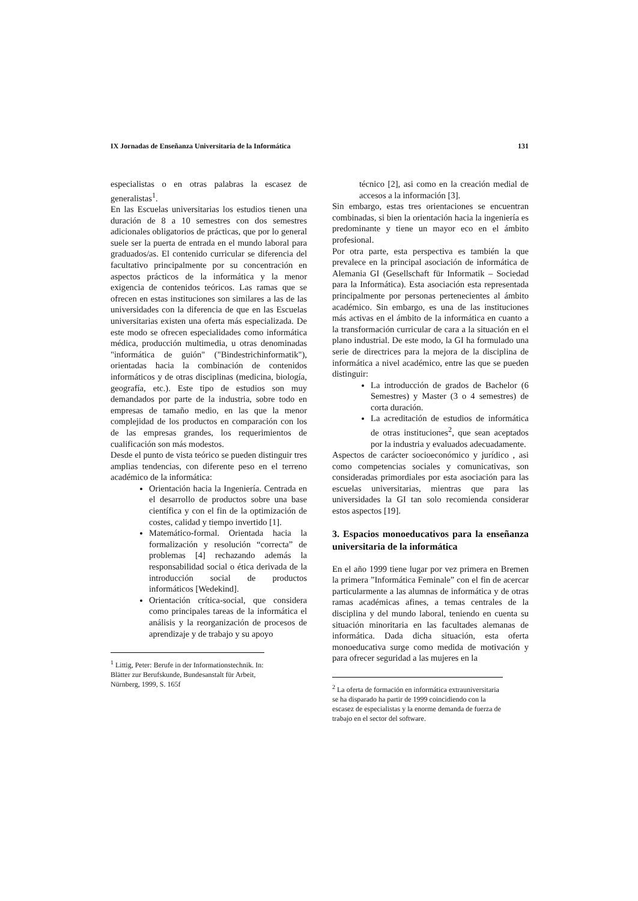IX Jornadas de Enseñanza Universitaria de la Informática 131
especialistas o en otras palabras la escasez de generalistas<sup>1</sup>.
En las Escuelas universitarias los estudios tienen una duración de 8 a 10 semestres con dos semestres adicionales obligatorios de prácticas, que por lo general suele ser la puerta de entrada en el mundo laboral para graduados/as. El contenido curricular se diferencia del facultativo principalmente por su concentración en aspectos prácticos de la informática y la menor exigencia de contenidos teóricos. Las ramas que se ofrecen en estas instituciones son similares a las de las universidades con la diferencia de que en las Escuelas universitarias existen una oferta más especializada. De este modo se ofrecen especialidades como informática médica, producción multimedia, u otras denominadas "informática de guión" ("Bindestrichinformatik"), orientadas hacia la combinación de contenidos informáticos y de otras disciplinas (medicina, biología, geografía, etc.). Este tipo de estudios son muy demandados por parte de la industria, sobre todo en empresas de tamaño medio, en las que la menor complejidad de los productos en comparación con los de las empresas grandes, los requerimientos de cualificación son más modestos.
Desde el punto de vista teórico se pueden distinguir tres amplias tendencias, con diferente peso en el terreno académico de la informática:
Orientación hacia la Ingeniería. Centrada en el desarrollo de productos sobre una base científica y con el fin de la optimización de costes, calidad y tiempo invertido [1].
Matemático-formal. Orientada hacia la formalización y resolución “correcta” de problemas [4] rechazando además la responsabilidad social o ética derivada de la introducción social de productos informáticos [Wedekind].
Orientación crítica-social, que considera como principales tareas de la informática el análisis y la reorganización de procesos de aprendizaje y de trabajo y su apoyo
<sup>1</sup> Littig, Peter: Berufe in der Informationstechnik. In: Blätter zur Berufskunde, Bundesanstalt für Arbeit, Nürnberg, 1999, S. 165f
técnico [2], asi como en la creación medial de accesos a la información [3].
Sin embargo, estas tres orientaciones se encuentran combinadas, si bien la orientación hacia la ingeniería es predominante y tiene un mayor eco en el ámbito profesional.
Por otra parte, esta perspectiva es también la que prevalece en la principal asociación de informática de Alemania GI (Gesellschaft für Informatik – Sociedad para la Informática). Esta asociación esta representada principalmente por personas pertenecientes al ámbito académico. Sin embargo, es una de las instituciones más activas en el ámbito de la informática en cuanto a la transformación curricular de cara a la situación en el plano industrial. De este modo, la GI ha formulado una serie de directrices para la mejora de la disciplina de informática a nivel académico, entre las que se pueden distinguir:
La introducción de grados de Bachelor (6 Semestres) y Master (3 o 4 semestres) de corta duración.
La acreditación de estudios de informática de otras instituciones<sup>2</sup>, que sean aceptados por la industria y evaluados adecuadamente.
Aspectos de carácter socioeconómico y jurídico , asi como competencias sociales y comunicativas, son consideradas primordiales por esta asociación para las escuelas universitarias, mientras que para las universidades la GI tan solo recomienda considerar estos aspectos [19].
3. Espacios monoeducativos para la enseñanza universitaria de la informática
En el año 1999 tiene lugar por vez primera en Bremen la primera ”Informática Feminale” con el fin de acercar particularmente a las alumnas de informática y de otras ramas académicas afines, a temas centrales de la disciplina y del mundo laboral, teniendo en cuenta su situación minoritaria en las facultades alemanas de informática. Dada dicha situación, esta oferta monoeducativa surge como medida de motivación y para ofrecer seguridad a las mujeres en la
<sup>2</sup> La oferta de formación en informática extrauniversitaria se ha disparado ha partir de 1999 coincidiendo con la escasez de especialistas y la enorme demanda de fuerza de trabajo en el sector del software.